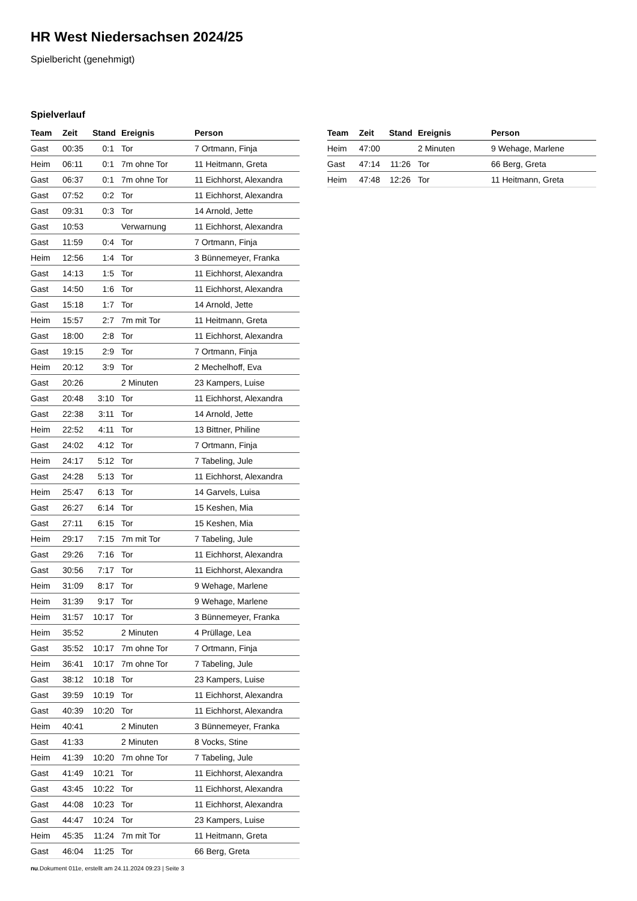HR West Niedersachsen 2024/25
Spielbericht (genehmigt)
Spielverlauf
| Team | Zeit | Stand | Ereignis | Person |
| --- | --- | --- | --- | --- |
| Gast | 00:35 | 0:1 | Tor | 7 Ortmann, Finja |
| Heim | 06:11 | 0:1 | 7m ohne Tor | 11 Heitmann, Greta |
| Gast | 06:37 | 0:1 | 7m ohne Tor | 11 Eichhorst, Alexandra |
| Gast | 07:52 | 0:2 | Tor | 11 Eichhorst, Alexandra |
| Gast | 09:31 | 0:3 | Tor | 14 Arnold, Jette |
| Gast | 10:53 | | Verwarnung | 11 Eichhorst, Alexandra |
| Gast | 11:59 | 0:4 | Tor | 7 Ortmann, Finja |
| Heim | 12:56 | 1:4 | Tor | 3 Bünnemeyer, Franka |
| Gast | 14:13 | 1:5 | Tor | 11 Eichhorst, Alexandra |
| Gast | 14:50 | 1:6 | Tor | 11 Eichhorst, Alexandra |
| Gast | 15:18 | 1:7 | Tor | 14 Arnold, Jette |
| Heim | 15:57 | 2:7 | 7m mit Tor | 11 Heitmann, Greta |
| Gast | 18:00 | 2:8 | Tor | 11 Eichhorst, Alexandra |
| Gast | 19:15 | 2:9 | Tor | 7 Ortmann, Finja |
| Heim | 20:12 | 3:9 | Tor | 2 Mechelhoff, Eva |
| Gast | 20:26 | | 2 Minuten | 23 Kampers, Luise |
| Gast | 20:48 | 3:10 | Tor | 11 Eichhorst, Alexandra |
| Gast | 22:38 | 3:11 | Tor | 14 Arnold, Jette |
| Heim | 22:52 | 4:11 | Tor | 13 Bittner, Philine |
| Gast | 24:02 | 4:12 | Tor | 7 Ortmann, Finja |
| Heim | 24:17 | 5:12 | Tor | 7 Tabeling, Jule |
| Gast | 24:28 | 5:13 | Tor | 11 Eichhorst, Alexandra |
| Heim | 25:47 | 6:13 | Tor | 14 Garvels, Luisa |
| Gast | 26:27 | 6:14 | Tor | 15 Keshen, Mia |
| Gast | 27:11 | 6:15 | Tor | 15 Keshen, Mia |
| Heim | 29:17 | 7:15 | 7m mit Tor | 7 Tabeling, Jule |
| Gast | 29:26 | 7:16 | Tor | 11 Eichhorst, Alexandra |
| Gast | 30:56 | 7:17 | Tor | 11 Eichhorst, Alexandra |
| Heim | 31:09 | 8:17 | Tor | 9 Wehage, Marlene |
| Heim | 31:39 | 9:17 | Tor | 9 Wehage, Marlene |
| Heim | 31:57 | 10:17 | Tor | 3 Bünnemeyer, Franka |
| Heim | 35:52 | | 2 Minuten | 4 Prüllage, Lea |
| Gast | 35:52 | 10:17 | 7m ohne Tor | 7 Ortmann, Finja |
| Heim | 36:41 | 10:17 | 7m ohne Tor | 7 Tabeling, Jule |
| Gast | 38:12 | 10:18 | Tor | 23 Kampers, Luise |
| Gast | 39:59 | 10:19 | Tor | 11 Eichhorst, Alexandra |
| Gast | 40:39 | 10:20 | Tor | 11 Eichhorst, Alexandra |
| Heim | 40:41 | | 2 Minuten | 3 Bünnemeyer, Franka |
| Gast | 41:33 | | 2 Minuten | 8 Vocks, Stine |
| Heim | 41:39 | 10:20 | 7m ohne Tor | 7 Tabeling, Jule |
| Gast | 41:49 | 10:21 | Tor | 11 Eichhorst, Alexandra |
| Gast | 43:45 | 10:22 | Tor | 11 Eichhorst, Alexandra |
| Gast | 44:08 | 10:23 | Tor | 11 Eichhorst, Alexandra |
| Gast | 44:47 | 10:24 | Tor | 23 Kampers, Luise |
| Heim | 45:35 | 11:24 | 7m mit Tor | 11 Heitmann, Greta |
| Gast | 46:04 | 11:25 | Tor | 66 Berg, Greta |
| Team | Zeit | Stand | Ereignis | Person |
| --- | --- | --- | --- | --- |
| Heim | 47:00 | | 2 Minuten | 9 Wehage, Marlene |
| Gast | 47:14 | 11:26 | Tor | 66 Berg, Greta |
| Heim | 47:48 | 12:26 | Tor | 11 Heitmann, Greta |
nu.Dokument 011e, erstellt am 24.11.2024 09:23 | Seite 3